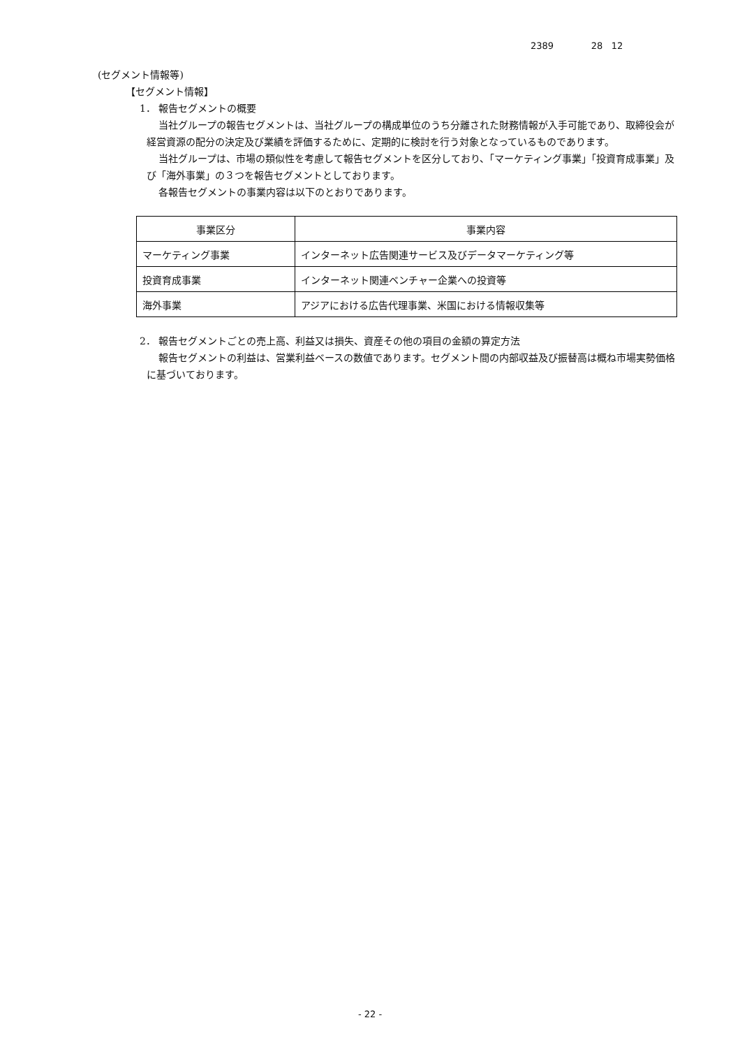2389 28 12
(セグメント情報等)
【セグメント情報】
1． 報告セグメントの概要
当社グループの報告セグメントは、当社グループの構成単位のうち分離された財務情報が入手可能であり、取締役会が経営資源の配分の決定及び業績を評価するために、定期的に検討を行う対象となっているものであります。
当社グループは、市場の類似性を考慮して報告セグメントを区分しており、「マーケティング事業」「投資育成事業」及び「海外事業」の３つを報告セグメントとしております。
各報告セグメントの事業内容は以下のとおりであります。
| 事業区分 | 事業内容 |
| --- | --- |
| マーケティング事業 | インターネット広告関連サービス及びデータマーケティング等 |
| 投資育成事業 | インターネット関連ベンチャー企業への投資等 |
| 海外事業 | アジアにおける広告代理事業、米国における情報収集等 |
2． 報告セグメントごとの売上高、利益又は損失、資産その他の項目の金額の算定方法
報告セグメントの利益は、営業利益ベースの数値であります。セグメント間の内部収益及び振替高は概ね市場実勢価格に基づいております。
- 22 -